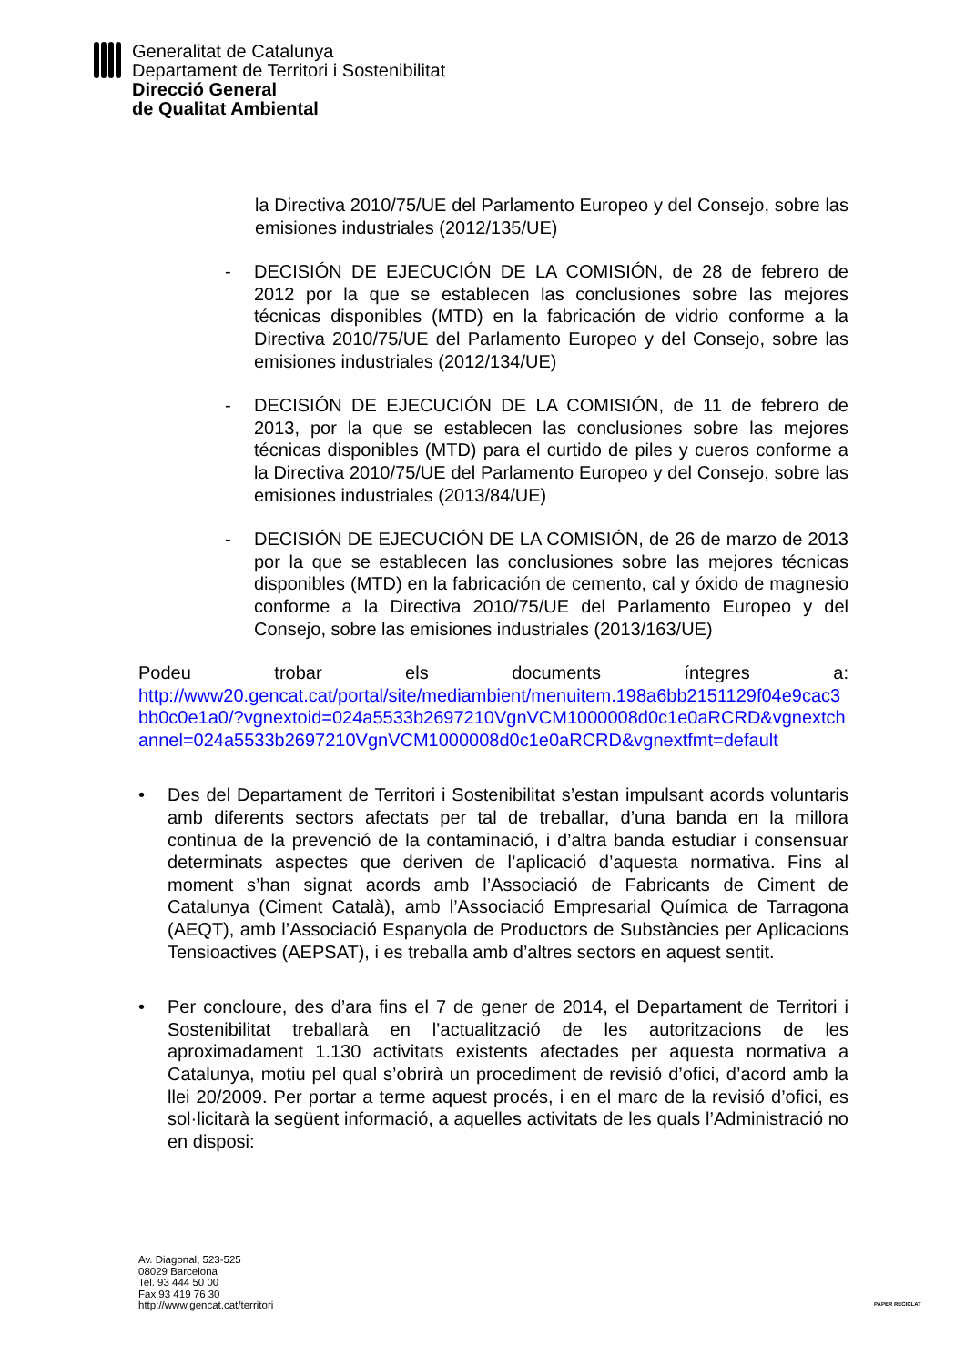Generalitat de Catalunya
Departament de Territori i Sostenibilitat
Direcció General
de Qualitat Ambiental
la Directiva 2010/75/UE del Parlamento Europeo y del Consejo, sobre las emisiones industriales (2012/135/UE)
- DECISIÓN DE EJECUCIÓN DE LA COMISIÓN, de 28 de febrero de 2012 por la que se establecen las conclusiones sobre las mejores técnicas disponibles (MTD) en la fabricación de vidrio conforme a la Directiva 2010/75/UE del Parlamento Europeo y del Consejo, sobre las emisiones industriales (2012/134/UE)
- DECISIÓN DE EJECUCIÓN DE LA COMISIÓN, de 11 de febrero de 2013, por la que se establecen las conclusiones sobre las mejores técnicas disponibles (MTD) para el curtido de piles y cueros conforme a la Directiva 2010/75/UE del Parlamento Europeo y del Consejo, sobre las emisiones industriales (2013/84/UE)
- DECISIÓN DE EJECUCIÓN DE LA COMISIÓN, de 26 de marzo de 2013 por la que se establecen las conclusiones sobre las mejores técnicas disponibles (MTD) en la fabricación de cemento, cal y óxido de magnesio conforme a la Directiva 2010/75/UE del Parlamento Europeo y del Consejo, sobre las emisiones industriales (2013/163/UE)
Podeu trobar els documents íntegres a:
http://www20.gencat.cat/portal/site/mediambient/menuitem.198a6bb2151129f04e9cac3bb0c0e1a0/?vgnextoid=024a5533b2697210VgnVCM1000008d0c1e0aRCRD&vgnextchannel=024a5533b2697210VgnVCM1000008d0c1e0aRCRD&vgnextfmt=default
• Des del Departament de Territori i Sostenibilitat s’estan impulsant acords voluntaris amb diferents sectors afectats per tal de treballar, d’una banda en la millora continua de la prevenció de la contaminació, i d’altra banda estudiar i consensuar determinats aspectes que deriven de l’aplicació d’aquesta normativa. Fins al moment s’han signat acords amb l’Associació de Fabricants de Ciment de Catalunya (Ciment Català), amb l’Associació Empresarial Química de Tarragona (AEQT), amb l’Associació Espanyola de Productors de Substàncies per Aplicacions Tensioactives (AEPSAT), i es treballa amb d’altres sectors en aquest sentit.
• Per concloure, des d’ara fins el 7 de gener de 2014, el Departament de Territori i Sostenibilitat treballarà en l’actualització de les autoritzacions de les aproximadament 1.130 activitats existents afectades per aquesta normativa a Catalunya, motiu pel qual s’obrirà un procediment de revisió d’ofici, d’acord amb la llei 20/2009. Per portar a terme aquest procés, i en el marc de la revisió d’ofici, es sol·licitarà la següent informació, a aquelles activitats de les quals l’Administració no en disposi:
Av. Diagonal, 523-525
08029 Barcelona
Tel. 93 444 50 00
Fax 93 419 76 30
http://www.gencat.cat/territori
PAPER RECICLAT